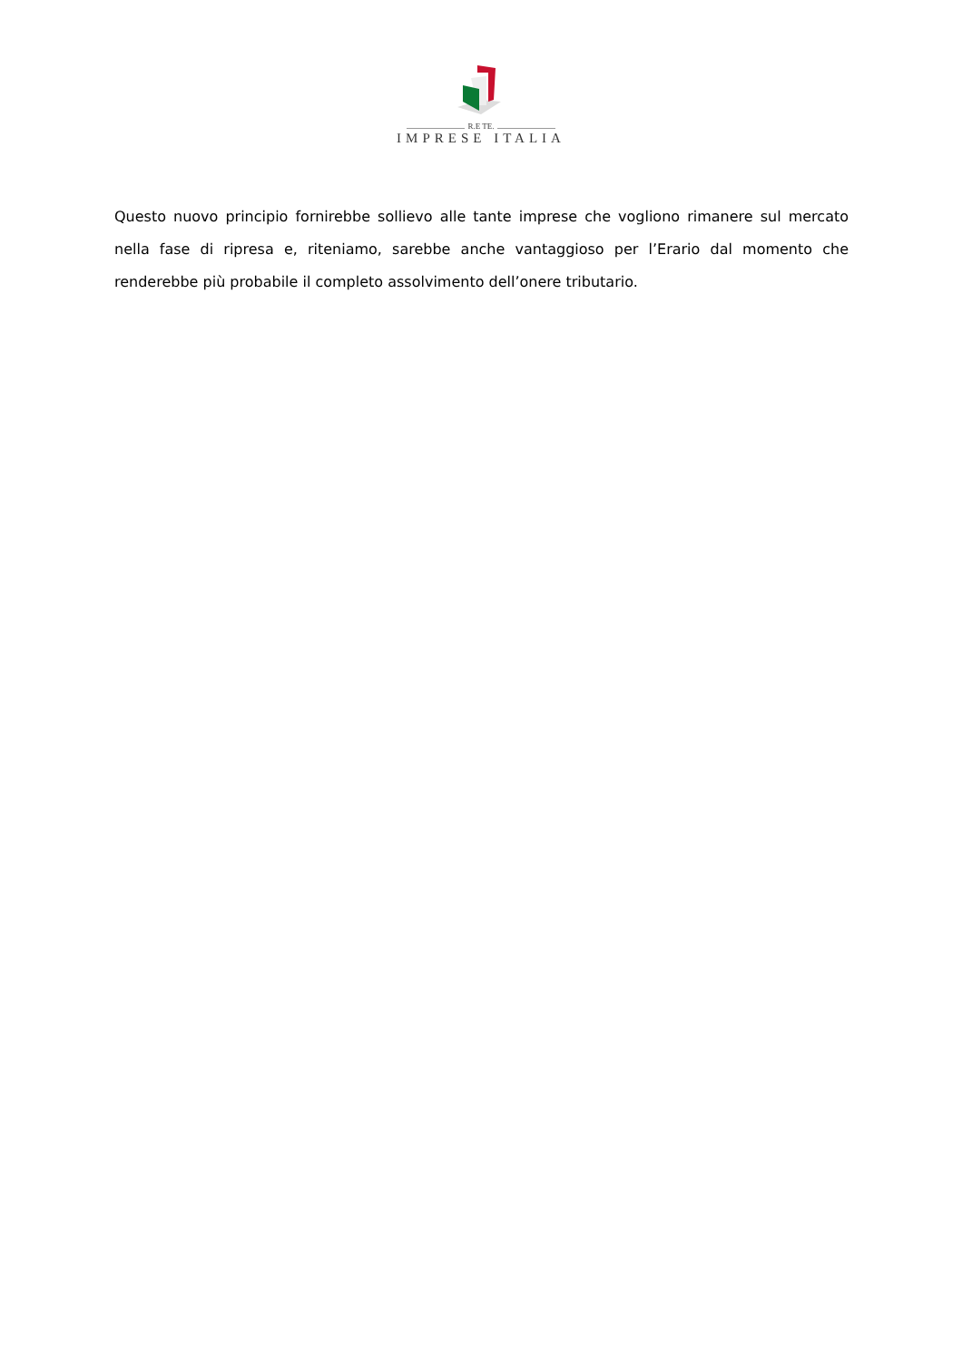R.E TE.
IMPRESE ITALIA
Questo nuovo principio fornirebbe sollievo alle tante imprese che vogliono rimanere sul mercato nella fase di ripresa e, riteniamo, sarebbe anche vantaggioso per l’Erario dal momento che renderebbe più probabile il completo assolvimento dell’onere tributario.